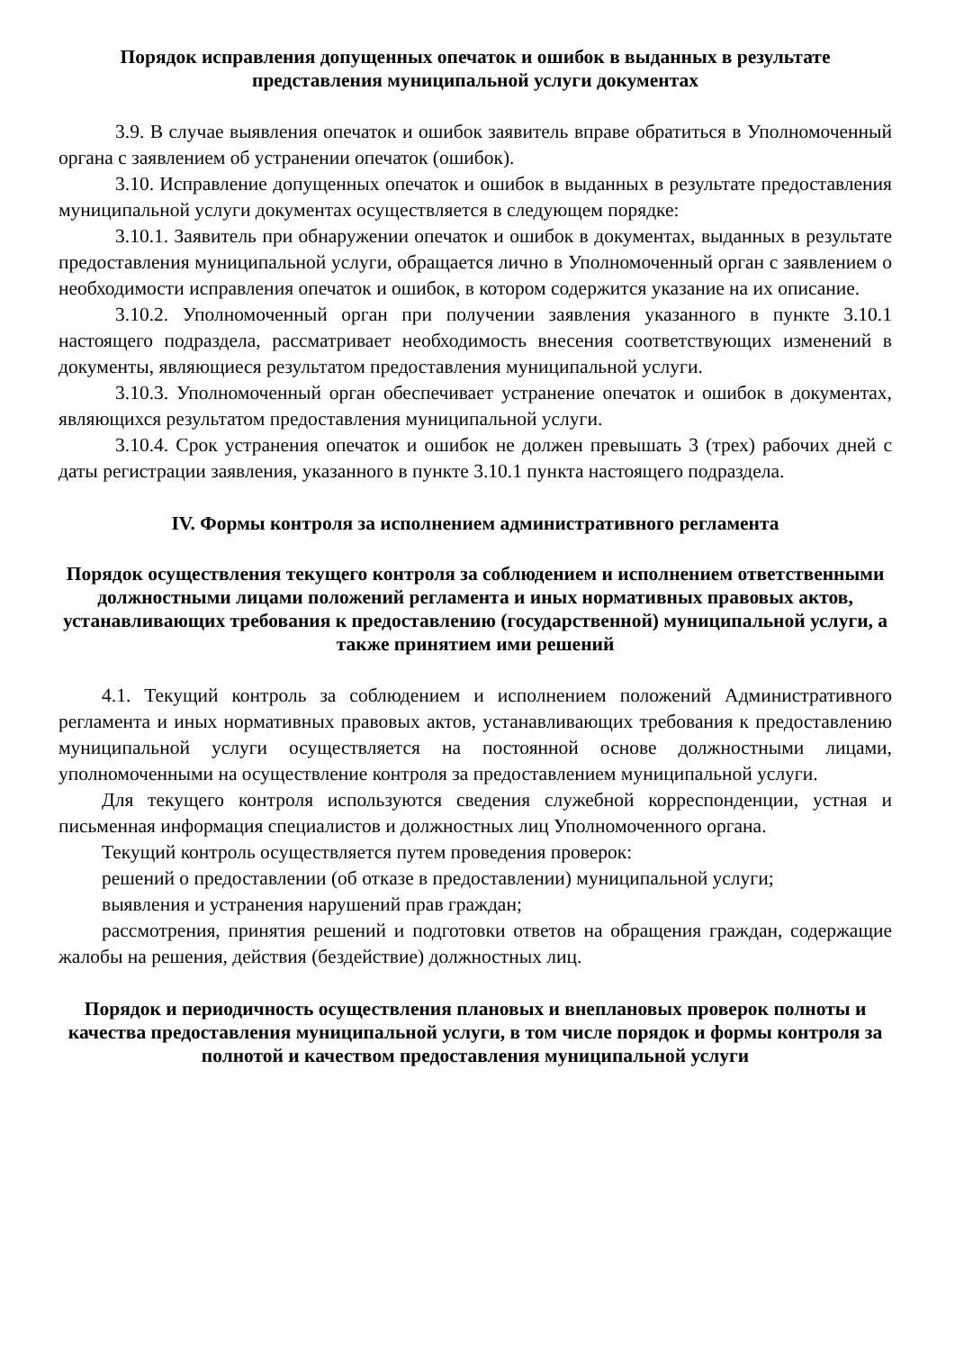Порядок исправления допущенных опечаток и ошибок в выданных в результате представления муниципальной услуги документах
3.9. В случае выявления опечаток и ошибок заявитель вправе обратиться в Уполномоченный органа с заявлением об устранении опечаток (ошибок).
3.10. Исправление допущенных опечаток и ошибок в выданных в результате предоставления муниципальной услуги документах осуществляется в следующем порядке:
3.10.1. Заявитель при обнаружении опечаток и ошибок в документах, выданных в результате предоставления муниципальной услуги, обращается лично в Уполномоченный орган с заявлением о необходимости исправления опечаток и ошибок, в котором содержится указание на их описание.
3.10.2. Уполномоченный орган при получении заявления указанного в пункте 3.10.1 настоящего подраздела, рассматривает необходимость внесения соответствующих изменений в документы, являющиеся результатом предоставления муниципальной услуги.
3.10.3. Уполномоченный орган обеспечивает устранение опечаток и ошибок в документах, являющихся результатом предоставления муниципальной услуги.
3.10.4. Срок устранения опечаток и ошибок не должен превышать 3 (трех) рабочих дней с даты регистрации заявления, указанного в пункте 3.10.1 пункта настоящего подраздела.
IV. Формы контроля за исполнением административного регламента
Порядок осуществления текущего контроля за соблюдением и исполнением ответственными должностными лицами положений регламента и иных нормативных правовых актов, устанавливающих требования к предоставлению (государственной) муниципальной услуги, а также принятием ими решений
4.1. Текущий контроль за соблюдением и исполнением положений Административного регламента и иных нормативных правовых актов, устанавливающих требования к предоставлению муниципальной услуги осуществляется на постоянной основе должностными лицами, уполномоченными на осуществление контроля за предоставлением муниципальной услуги.
Для текущего контроля используются сведения служебной корреспонденции, устная и письменная информация специалистов и должностных лиц Уполномоченного органа.
Текущий контроль осуществляется путем проведения проверок:
решений о предоставлении (об отказе в предоставлении) муниципальной услуги;
выявления и устранения нарушений прав граждан;
рассмотрения, принятия решений и подготовки ответов на обращения граждан, содержащие жалобы на решения, действия (бездействие) должностных лиц.
Порядок и периодичность осуществления плановых и внеплановых проверок полноты и качества предоставления муниципальной услуги, в том числе порядок и формы контроля за полнотой и качеством предоставления муниципальной услуги